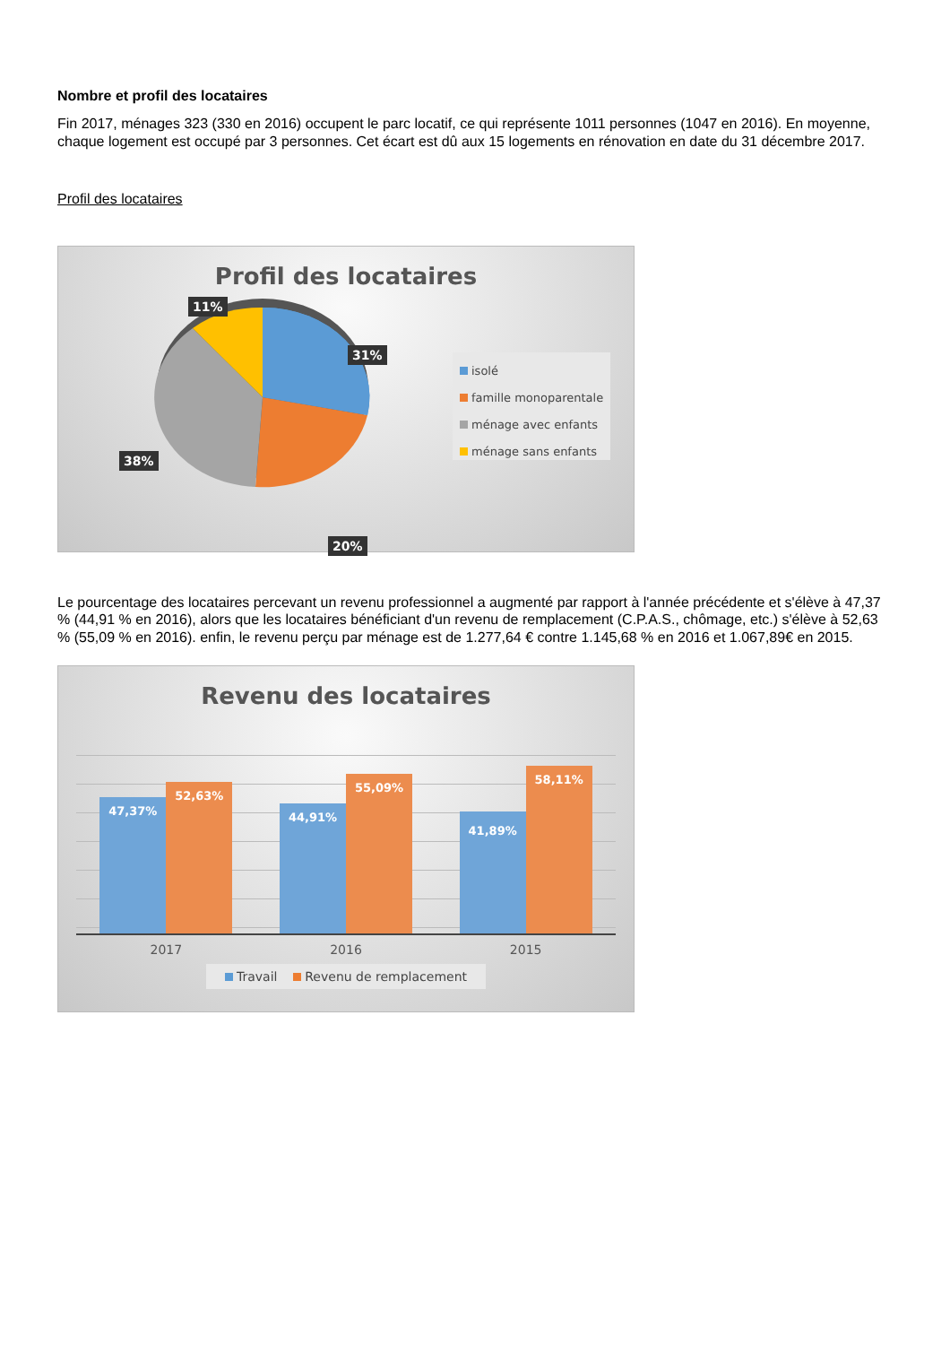Nombre et profil des locataires
Fin 2017, ménages 323 (330 en 2016) occupent le parc locatif, ce qui représente 1011 personnes (1047 en 2016). En moyenne, chaque logement est occupé par 3 personnes. Cet écart est dû aux 15 logements en rénovation en date du 31 décembre 2017.
Profil des locataires
Profil des locataires
11%
31%
38%
20%
isolé
famille monoparentale
ménage avec enfants
ménage sans enfants
Le pourcentage des locataires percevant un revenu professionnel a augmenté par rapport à l'année précédente et s'élève à 47,37 % (44,91 % en 2016), alors que les locataires bénéficiant d'un revenu de remplacement (C.P.A.S., chômage, etc.) s'élève à 52,63 % (55,09 % en 2016). enfin, le revenu perçu par ménage est de 1.277,64 € contre 1.145,68 % en 2016 et 1.067,89€ en 2015.
Revenu des locataires
47,37%
52,63%
44,91%
55,09%
41,89%
58,11%
2017 2016 2015
Travail Revenu de remplacement